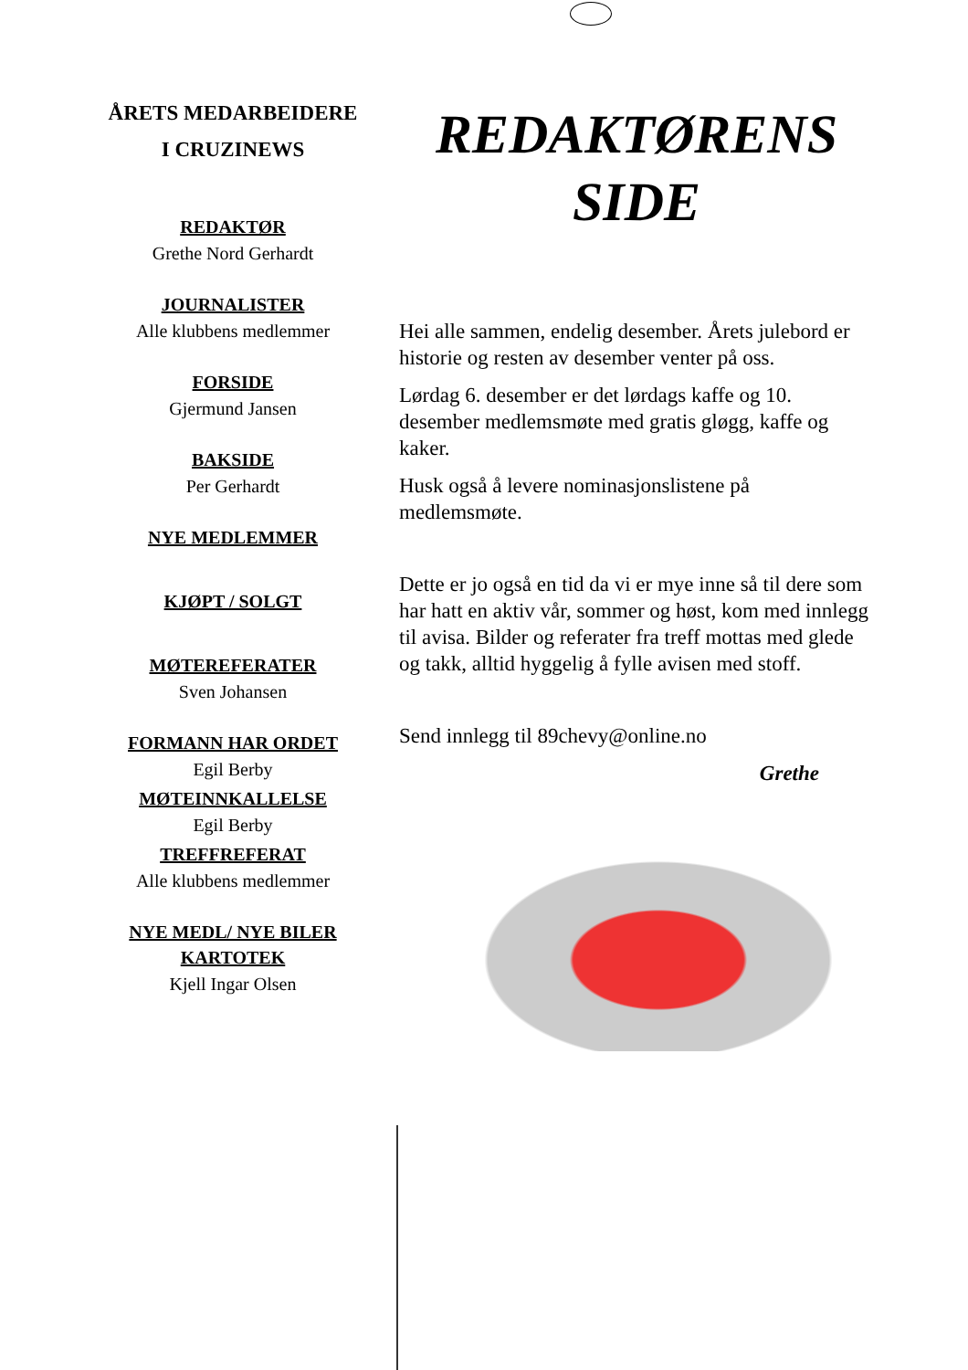ÅRETS MEDARBEIDERE
I CRUZINEWS
REDAKTØR
Grethe Nord Gerhardt
JOURNALISTER
Alle klubbens medlemmer
FORSIDE
Gjermund Jansen
BAKSIDE
Per Gerhardt
NYE MEDLEMMER
KJØPT / SOLGT
MØTEREFERATER
Sven Johansen
FORMANN HAR ORDET
Egil Berby
MØTEINNKALLELSE
Egil Berby
TREFFREFERAT
Alle klubbens medlemmer
NYE MEDL/ NYE BILER
KARTOTEK
Kjell Ingar Olsen
REDAKTØRENS
SIDE
Hei alle sammen, endelig desember. Årets julebord er historie og resten av desember venter på oss.
Lørdag 6. desember er det lørdags kaffe og 10. desember medlemsmøte med gratis gløgg, kaffe og kaker.
Husk også å levere nominasjonslistene på medlemsmøte.
Dette er jo også en tid da vi er mye inne så til dere som har hatt en aktiv vår, sommer og høst, kom med innlegg til avisa. Bilder og referater fra treff mottas med glede og takk, alltid hyggelig å fylle avisen med stoff.
Send innlegg til 89chevy@online.no
Grethe